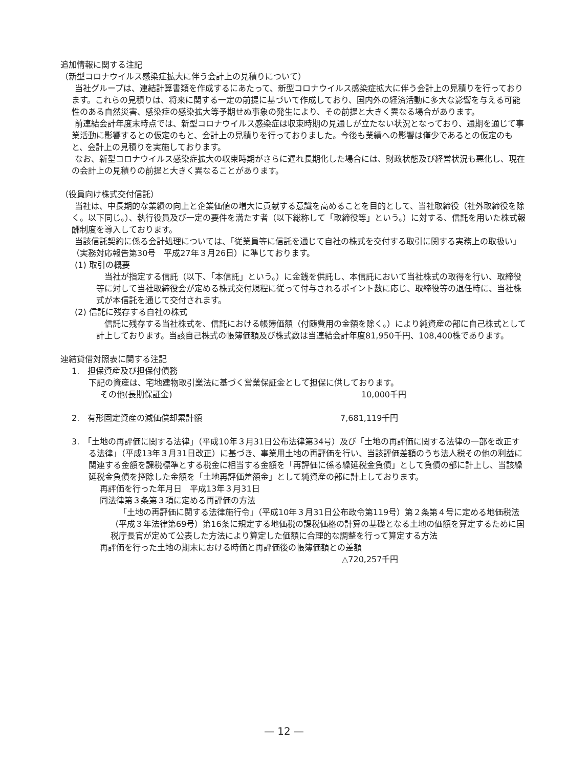追加情報に関する注記
（新型コロナウイルス感染症拡大に伴う会計上の見積りについて）
当社グループは、連結計算書類を作成するにあたって、新型コロナウイルス感染症拡大に伴う会計上の見積りを行っております。これらの見積りは、将来に関する一定の前提に基づいて作成しており、国内外の経済活動に多大な影響を与える可能性のある自然災害、感染症の感染拡大等予期せぬ事象の発生により、その前提と大きく異なる場合があります。
前連結会計年度末時点では、新型コロナウイルス感染症は収束時期の見通しが立たない状況となっており、通期を通じて事業活動に影響するとの仮定のもと、会計上の見積りを行っておりました。今後も業績への影響は僅少であるとの仮定のもと、会計上の見積りを実施しております。
なお、新型コロナウイルス感染症拡大の収束時期がさらに遅れ長期化した場合には、財政状態及び経営状況も悪化し、現在の会計上の見積りの前提と大きく異なることがあります。
（役員向け株式交付信託）
当社は、中長期的な業績の向上と企業価値の増大に貢献する意識を高めることを目的として、当社取締役（社外取締役を除く。以下同じ。）、執行役員及び一定の要件を満たす者（以下総称して「取締役等」という。）に対する、信託を用いた株式報酬制度を導入しております。
当該信託契約に係る会計処理については、「従業員等に信託を通じて自社の株式を交付する取引に関する実務上の取扱い」（実務対応報告第30号　平成27年３月26日）に準じております。
(1) 取引の概要
当社が指定する信託（以下、「本信託」という。）に金銭を供託し、本信託において当社株式の取得を行い、取締役等に対して当社取締役会が定める株式交付規程に従って付与されるポイント数に応じ、取締役等の退任時に、当社株式が本信託を通じて交付されます。
(2) 信託に残存する自社の株式
信託に残存する当社株式を、信託における帳簿価額（付随費用の金額を除く。）により純資産の部に自己株式として計上しております。当該自己株式の帳簿価額及び株式数は当連結会計年度81,950千円、108,400株であります。
連結貸借対照表に関する注記
1.　担保資産及び担保付債務
下記の資産は、宅地建物取引業法に基づく営業保証金として担保に供しております。
その他(長期保証金) 10,000千円
2.　有形固定資産の減価償却累計額 7,681,119千円
3.　「土地の再評価に関する法律」（平成10年３月31日公布法律第34号）及び「土地の再評価に関する法律の一部を改正する法律」（平成13年３月31日改正）に基づき、事業用土地の再評価を行い、当該評価差額のうち法人税その他の利益に関連する金額を課税標準とする税金に相当する金額を「再評価に係る繰延税金負債」として負債の部に計上し、当該繰延税金負債を控除した金額を「土地再評価差額金」として純資産の部に計上しております。
再評価を行った年月日　平成13年３月31日
同法律第３条第３項に定める再評価の方法
「土地の再評価に関する法律施行令」（平成10年３月31日公布政令第119号）第２条第４号に定める地価税法（平成３年法律第69号）第16条に規定する地価税の課税価格の計算の基礎となる土地の価額を算定するために国税庁長官が定めて公表した方法により算定した価額に合理的な調整を行って算定する方法
再評価を行った土地の期末における時価と再評価後の帳簿価額との差額
△720,257千円
— 12 —